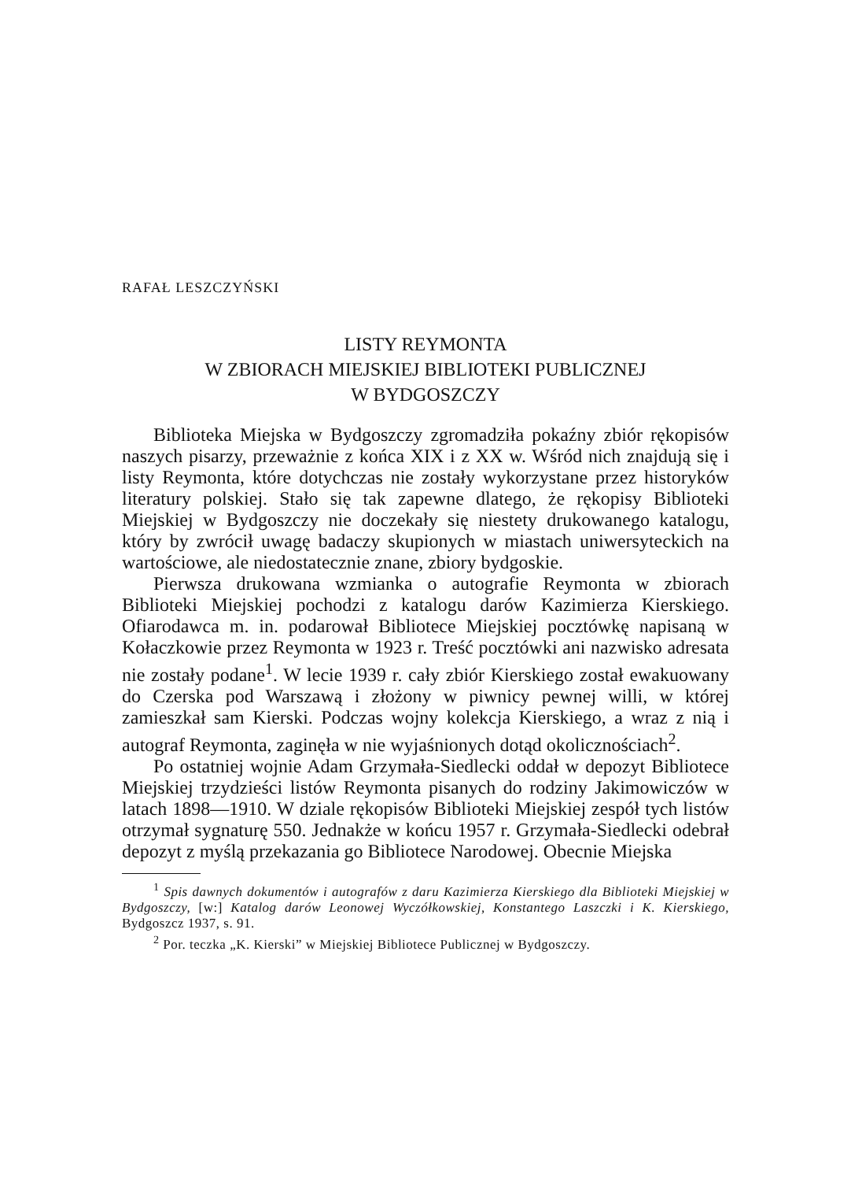RAFAŁ LESZCZYŃSKI
LISTY REYMONTA
W ZBIORACH MIEJSKIEJ BIBLIOTEKI PUBLICZNEJ
W BYDGOSZCZY
Biblioteka Miejska w Bydgoszczy zgromadziła pokaźny zbiór rękopisów naszych pisarzy, przeważnie z końca XIX i z XX w. Wśród nich znajdują się i listy Reymonta, które dotychczas nie zostały wykorzystane przez historyków literatury polskiej. Stało się tak zapewne dlatego, że rękopisy Biblioteki Miejskiej w Bydgoszczy nie doczekały się niestety drukowanego katalogu, który by zwrócił uwagę badaczy skupionych w miastach uniwersyteckich na wartościowe, ale niedostatecznie znane, zbiory bydgoskie.
Pierwsza drukowana wzmianka o autografie Reymonta w zbiorach Biblioteki Miejskiej pochodzi z katalogu darów Kazimierza Kierskiego. Ofiarodawca m. in. podarował Bibliotece Miejskiej pocztówkę napisaną w Kołaczkowie przez Reymonta w 1923 r. Treść pocztówki ani nazwisko adresata nie zostały podane<sup>1</sup>. W lecie 1939 r. cały zbiór Kierskiego został ewakuowany do Czerska pod Warszawą i złożony w piwnicy pewnej willi, w której zamieszkał sam Kierski. Podczas wojny kolekcja Kierskiego, a wraz z nią i autograf Reymonta, zaginęła w nie wyjaśnionych dotąd okolicznościach<sup>2</sup>.
Po ostatniej wojnie Adam Grzymała-Siedlecki oddał w depozyt Bibliotece Miejskiej trzydzieści listów Reymonta pisanych do rodziny Jakimowiczów w latach 1898—1910. W dziale rękopisów Biblioteki Miejskiej zespół tych listów otrzymał sygnaturę 550. Jednakże w końcu 1957 r. Grzymała-Siedlecki odebrał depozyt z myślą przekazania go Bibliotece Narodowej. Obecnie Miejska
<sup>1</sup> Spis dawnych dokumentów i autografów z daru Kazimierza Kierskiego dla Biblioteki Miejskiej w Bydgoszczy, [w:] Katalog darów Leonowej Wyczółkowskiej, Konstantego Laszczki i K. Kierskiego, Bydgoszcz 1937, s. 91.
<sup>2</sup> Por. teczka „K. Kierski” w Miejskiej Bibliotece Publicznej w Bydgoszczy.